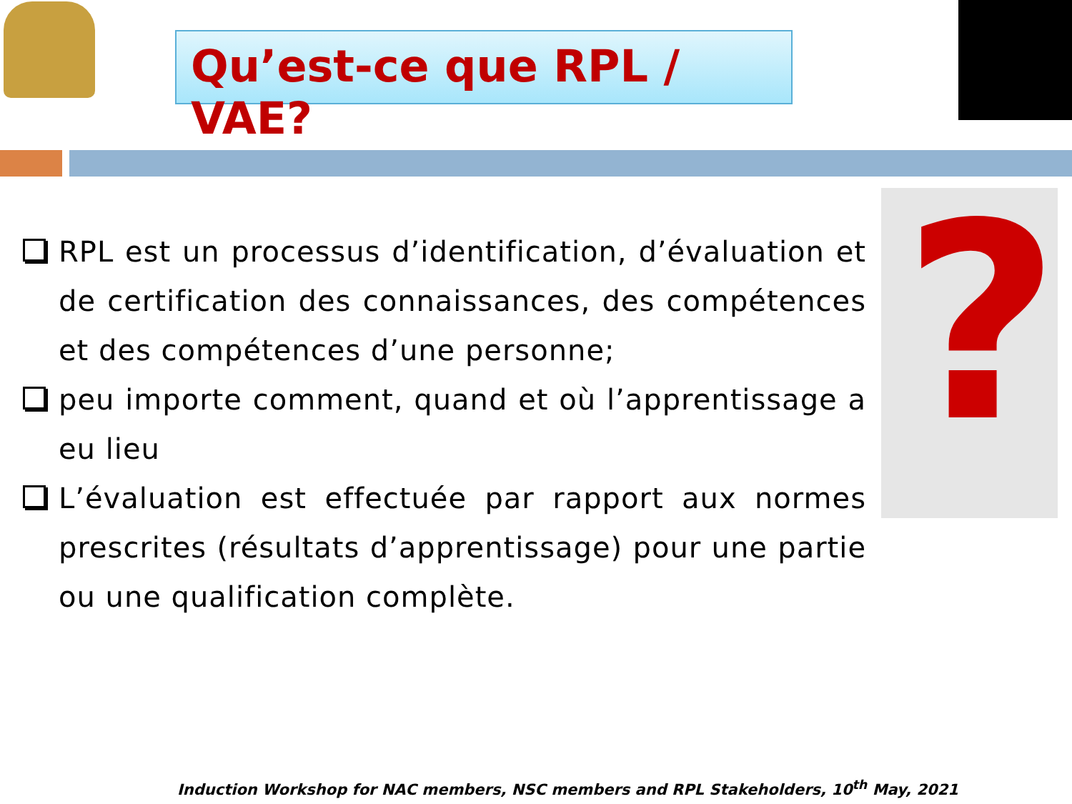Qu’est-ce que RPL / VAE?
?
RPL est un processus d’identification, d’évaluation et de certification des connaissances, des compétences et des compétences d’une personne;
peu importe comment, quand et où l’apprentissage a eu lieu
L’évaluation est effectuée par rapport aux normes prescrites (résultats d’apprentissage) pour une partie ou une qualification complète.
Induction Workshop for NAC members, NSC members and RPL Stakeholders, 10<sup>th</sup> May, 2021